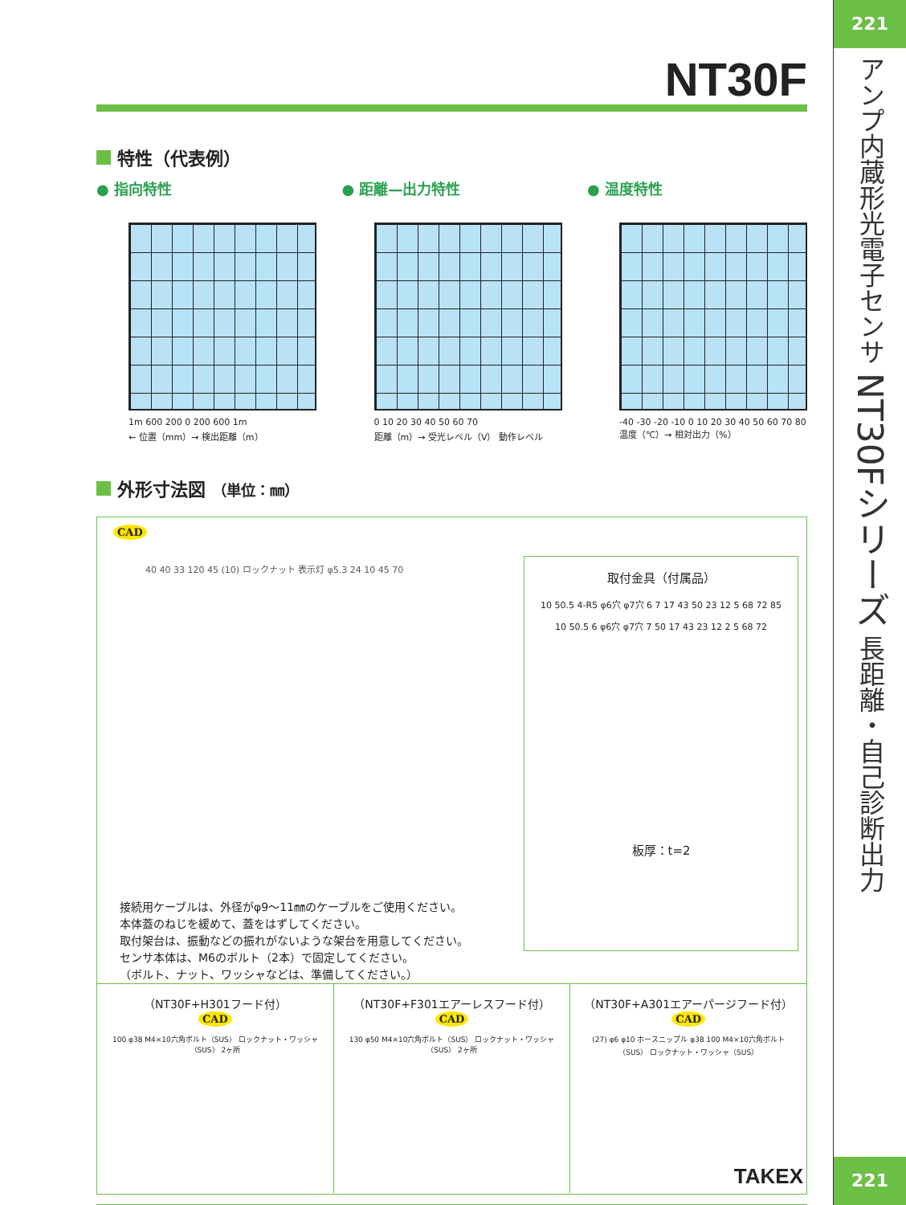NT30F
特性（代表例）
● 指向特性
1m 600 200 0 200 600 1m
← 位置（mm）→ 検出距離（m）
● 距離—出力特性
0 10 20 30 40 50 60 70
距離（m）→ 受光レベル（V） 動作レベル
● 温度特性
-40 -30 -20 -10 0 10 20 30 40 50 60 70 80
温度（℃）→ 相対出力（%）
外形寸法図 （単位：㎜）
CAD
40 40 33 120 45 (10) ロックナット 表示灯 φ5.3 24 10 45 70
取付金具（付属品）
10 50.5 4-R5 φ6穴 φ7穴 6 7 17 43 50 23 12 5 68 72 85
10 50.5 6 φ6穴 φ7穴 7 50 17 43 23 12 2 5 68 72
板厚：t=2
接続用ケーブルは、外径がφ9〜11㎜のケーブルをご使用ください。
本体蓋のねじを緩めて、蓋をはずしてください。
取付架台は、振動などの振れがないような架台を用意してください。
センサ本体は、M6のボルト（2本）で固定してください。
（ボルト、ナット、ワッシャなどは、準備してください。）
（NT30F+H301フード付）
CAD
100 φ38 M4×10六角ボルト（SUS） ロックナット・ワッシャ（SUS） 2ヶ所
（NT30F+F301エアーレスフード付）
CAD
130 φ50 M4×10六角ボルト（SUS） ロックナット・ワッシャ（SUS） 2ヶ所
（NT30F+A301エアーパージフード付）
CAD
(27) φ6 φ10 ホースニップル φ38 100 M4×10六角ボルト（SUS） ロックナット・ワッシャ（SUS）
TAKEX
221
アンプ内蔵形光電子センサ
NT30Fシリーズ
長距離・自己診断出力
221